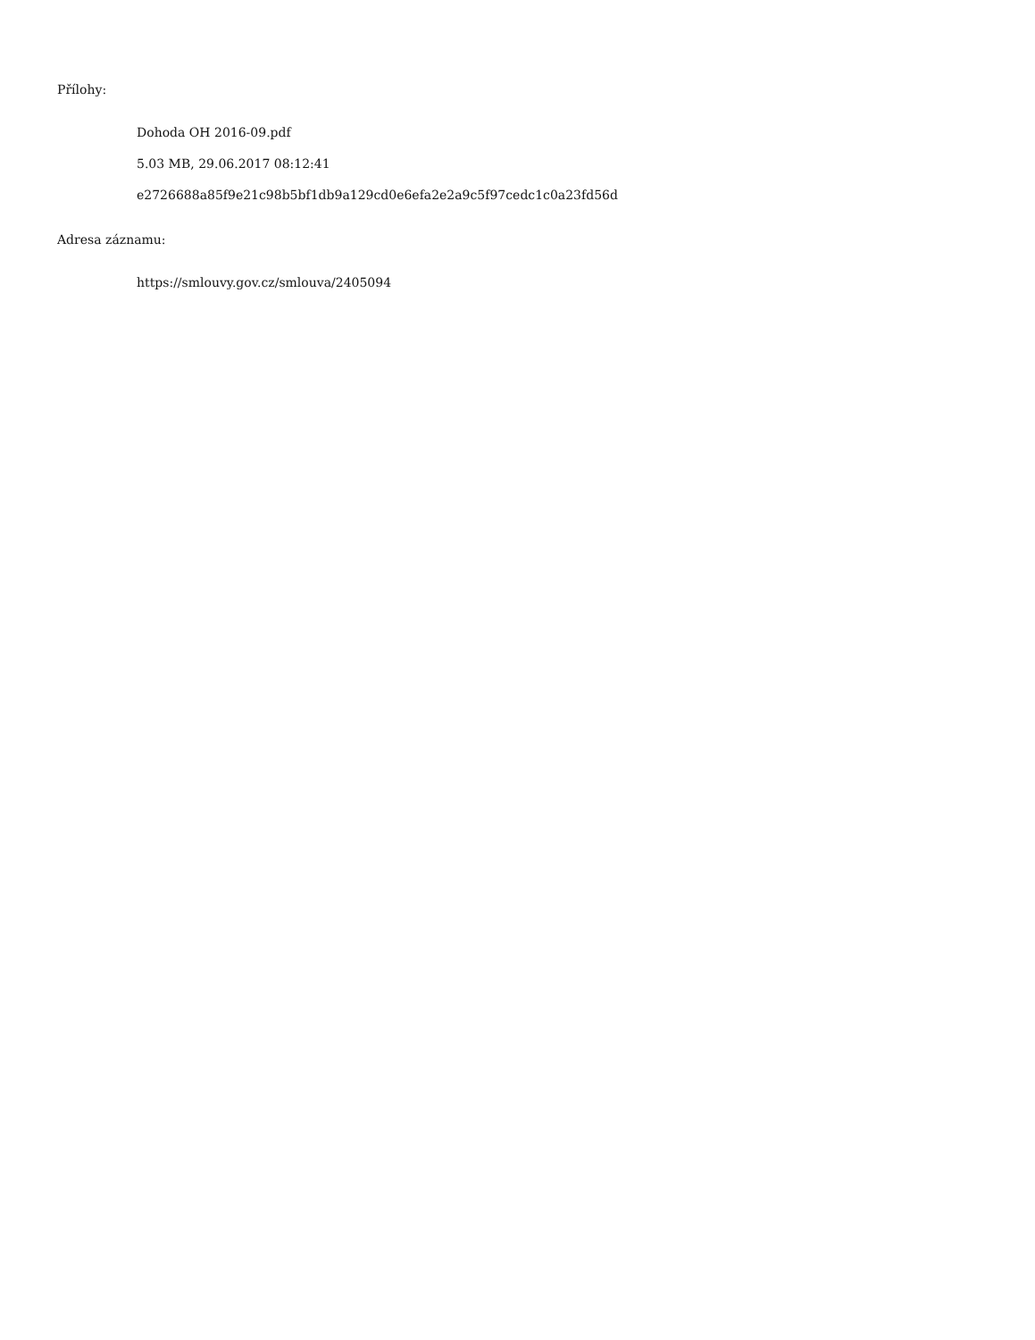Přílohy:
Dohoda OH 2016-09.pdf
5.03 MB, 29.06.2017 08:12:41
e2726688a85f9e21c98b5bf1db9a129cd0e6efa2e2a9c5f97cedc1c0a23fd56d
Adresa záznamu:
https://smlouvy.gov.cz/smlouva/2405094